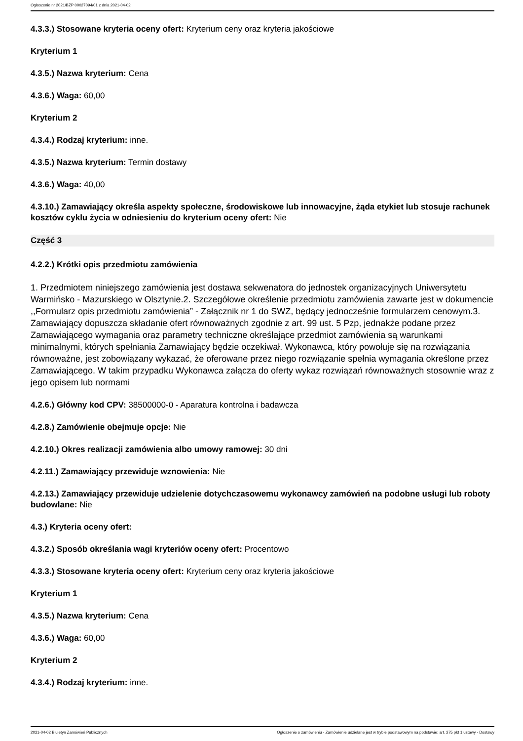Ogłoszenie nr 2021/BZP 00027094/01 z dnia 2021-04-02
4.3.3.) Stosowane kryteria oceny ofert: Kryterium ceny oraz kryteria jakościowe
Kryterium 1
4.3.5.) Nazwa kryterium: Cena
4.3.6.) Waga: 60,00
Kryterium 2
4.3.4.) Rodzaj kryterium: inne.
4.3.5.) Nazwa kryterium: Termin dostawy
4.3.6.) Waga: 40,00
4.3.10.) Zamawiający określa aspekty społeczne, środowiskowe lub innowacyjne, żąda etykiet lub stosuje rachunek kosztów cyklu życia w odniesieniu do kryterium oceny ofert: Nie
Część 3
4.2.2.) Krótki opis przedmiotu zamówienia
1. Przedmiotem niniejszego zamówienia jest dostawa sekwenatora do jednostek organizacyjnych Uniwersytetu Warmińsko - Mazurskiego w Olsztynie.2. Szczegółowe określenie przedmiotu zamówienia zawarte jest w dokumencie ,,Formularz opis przedmiotu zamówienia” - Załącznik nr 1 do SWZ, będący jednocześnie formularzem cenowym.3. Zamawiający dopuszcza składanie ofert równoważnych zgodnie z art. 99 ust. 5 Pzp, jednakże podane przez Zamawiającego wymagania oraz parametry techniczne określające przedmiot zamówienia są warunkami minimalnymi, których spełniania Zamawiający będzie oczekiwał. Wykonawca, który powołuje się na rozwiązania równoważne, jest zobowiązany wykazać, że oferowane przez niego rozwiązanie spełnia wymagania określone przez Zamawiającego. W takim przypadku Wykonawca załącza do oferty wykaz rozwiązań równoważnych stosownie wraz z jego opisem lub normami
4.2.6.) Główny kod CPV: 38500000-0 - Aparatura kontrolna i badawcza
4.2.8.) Zamówienie obejmuje opcje: Nie
4.2.10.) Okres realizacji zamówienia albo umowy ramowej: 30 dni
4.2.11.) Zamawiający przewiduje wznowienia: Nie
4.2.13.) Zamawiający przewiduje udzielenie dotychczasowemu wykonawcy zamówień na podobne usługi lub roboty budowlane: Nie
4.3.) Kryteria oceny ofert:
4.3.2.) Sposób określania wagi kryteriów oceny ofert: Procentowo
4.3.3.) Stosowane kryteria oceny ofert: Kryterium ceny oraz kryteria jakościowe
Kryterium 1
4.3.5.) Nazwa kryterium: Cena
4.3.6.) Waga: 60,00
Kryterium 2
4.3.4.) Rodzaj kryterium: inne.
2021-04-02 Biuletyn Zamówień Publicznych Ogłoszenie o zamówieniu - Zamówienie udzielane jest w trybie podstawowym na podstawie: art. 275 pkt 1 ustawy - Dostawy